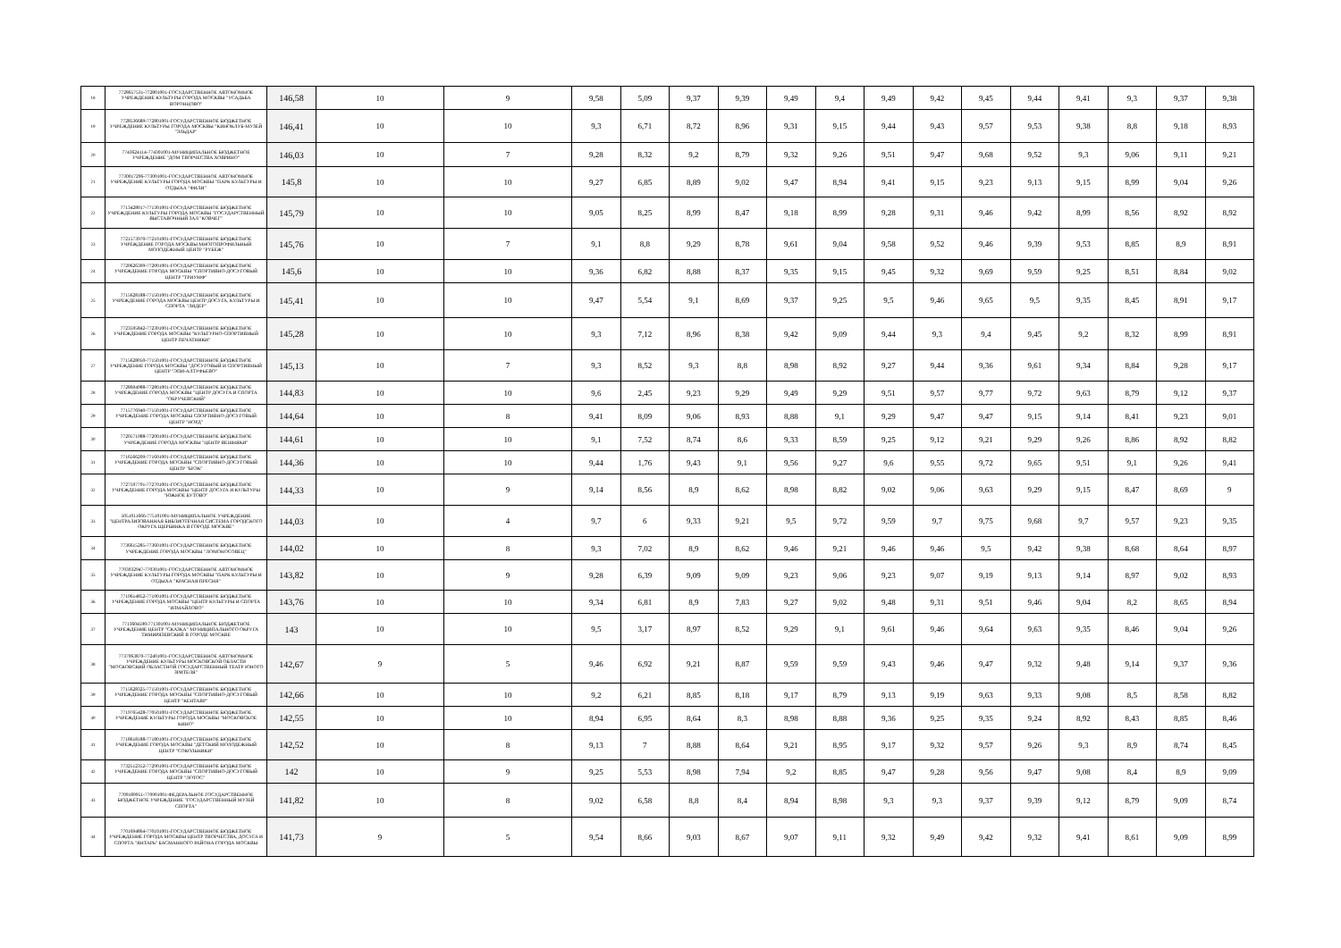| 18 | 7728657531-772801001-ГОСУДАРСТВЕННОЕ АВТОНОМНОЕ УЧРЕЖДЕНИЕ КУЛЬТУРЫ ГОРОДА МОСКВЫ "УСАДЬБА ВОРОНЦОВО" | 146,58 | 10 | 9 | 9,58 | 5,09 | 9,37 | 9,39 | 9,49 | 9,4 | 9,49 | 9,42 | 9,45 | 9,44 | 9,41 | 9,3 | 9,37 | 9,38 |
| 19 | 7728536689-772801001-ГОСУДАРСТВЕННОЕ БЮДЖЕТНОЕ УЧРЕЖДЕНИЕ КУЛЬТУРЫ ГОРОДА МОСКВЫ "КИНОКЛУБ-МУЗЕЙ "ЭЛЬДАР" | 146,41 | 10 | 10 | 9,3 | 6,71 | 8,72 | 8,96 | 9,31 | 9,15 | 9,44 | 9,43 | 9,57 | 9,53 | 9,38 | 8,8 | 9,18 | 8,93 |
| 20 | 7743624114-774301001-МУНИЦИПАЛЬНОЕ БЮДЖЕТНОЕ УЧРЕЖДЕНИЕ "ДОМ ТВОРЧЕСТВА ХОВРИНО" | 146,03 | 10 | 7 | 9,28 | 8,32 | 9,2 | 8,79 | 9,32 | 9,26 | 9,51 | 9,47 | 9,68 | 9,52 | 9,3 | 9,06 | 9,11 | 9,21 |
| 21 | 7730017296-773001001-ГОСУДАРСТВЕННОЕ АВТОНОМНОЕ УЧРЕЖДЕНИЕ КУЛЬТУРЫ ГОРОДА МОСКВЫ "ПАРК КУЛЬТУРЫ И ОТДЫХА "ФИЛИ" | 145,8 | 10 | 10 | 9,27 | 6,85 | 8,89 | 9,02 | 9,47 | 8,94 | 9,41 | 9,15 | 9,23 | 9,13 | 9,15 | 8,99 | 9,04 | 9,26 |
| 22 | 7713428017-771301001-ГОСУДАРСТВЕННОЕ БЮДЖЕТНОЕ УЧРЕЖДЕНИЕ КУЛЬТУРЫ ГОРОДА МОСКВЫ "ГОСУДАРСТВЕННЫЙ ВЫСТАВОЧНЫЙ ЗАЛ "КОВЧЕГ" | 145,79 | 10 | 10 | 9,05 | 8,25 | 8,99 | 8,47 | 9,18 | 8,99 | 9,28 | 9,31 | 9,46 | 9,42 | 8,99 | 8,56 | 8,92 | 8,92 |
| 23 | 7721573970-772101001-ГОСУДАРСТВЕННОЕ БЮДЖЕТНОЕ УЧРЕЖДЕНИЕ ГОРОДА МОСКВЫ МНОГОПРОФИЛЬНЫЙ МОЛОДЕЖНЫЙ ЦЕНТР "РУБЕЖ" | 145,76 | 10 | 7 | 9,1 | 8,8 | 9,29 | 8,78 | 9,61 | 9,04 | 9,58 | 9,52 | 9,46 | 9,39 | 9,53 | 8,85 | 8,9 | 8,91 |
| 24 | 7720626309-772001001-ГОСУДАРСТВЕННОЕ БЮДЖЕТНОЕ УЧРЕЖДЕНИЕ ГОРОДА МОСКВЫ "СПОРТИВНО-ДОСУГОВЫЙ ЦЕНТР "ТРИУМФ" | 145,6 | 10 | 10 | 9,36 | 6,82 | 8,88 | 8,37 | 9,35 | 9,15 | 9,45 | 9,32 | 9,69 | 9,59 | 9,25 | 8,51 | 8,84 | 9,02 |
| 25 | 7715628188-771501001-ГОСУДАРСТВЕННОЕ БЮДЖЕТНОЕ УЧРЕЖДЕНИЕ ГОРОДА МОСКВЫ ЦЕНТР ДОСУГА, КУЛЬТУРЫ И СПОРТА "ЛИДЕР" | 145,41 | 10 | 10 | 9,47 | 5,54 | 9,1 | 8,69 | 9,37 | 9,25 | 9,5 | 9,46 | 9,65 | 9,5 | 9,35 | 8,45 | 8,91 | 9,17 |
| 26 | 7723595842-772301001-ГОСУДАРСТВЕННОЕ БЮДЖЕТНОЕ УЧРЕЖДЕНИЕ ГОРОДА МОСКВЫ "КУЛЬТУРНО-СПОРТИВНЫЙ ЦЕНТР ПЕЧАТНИКИ" | 145,28 | 10 | 10 | 9,3 | 7,12 | 8,96 | 8,38 | 9,42 | 9,09 | 9,44 | 9,3 | 9,4 | 9,45 | 9,2 | 8,32 | 8,99 | 8,91 |
| 27 | 7715628050-771501001-ГОСУДАРСТВЕННОЕ БЮДЖЕТНОЕ УЧРЕЖДЕНИЕ ГОРОДА МОСКВЫ "ДОСУГОВЫЙ И СПОРТИВНЫЙ ЦЕНТР "ЭПИ-АЛТУФЬЕВО" | 145,13 | 10 | 7 | 9,3 | 8,52 | 9,3 | 8,8 | 8,98 | 8,92 | 9,27 | 9,44 | 9,36 | 9,61 | 9,34 | 8,84 | 9,28 | 9,17 |
| 28 | 7728604988-772801001-ГОСУДАРСТВЕННОЕ БЮДЖЕТНОЕ УЧРЕЖДЕНИЕ ГОРОДА МОСКВЫ "ЦЕНТР ДОСУГА И СПОРТА "ОБРУЧЕВСКИЙ" | 144,83 | 10 | 10 | 9,6 | 2,45 | 9,23 | 9,29 | 9,49 | 9,29 | 9,51 | 9,57 | 9,77 | 9,72 | 9,63 | 8,79 | 9,12 | 9,37 |
| 29 | 7715776940-771501001-ГОСУДАРСТВЕННОЕ БЮДЖЕТНОЕ УЧРЕЖДЕНИЕ ГОРОДА МОСКВЫ СПОРТИВНО-ДОСУГОВЫЙ ЦЕНТР "НОРД" | 144,64 | 10 | 8 | 9,41 | 8,09 | 9,06 | 8,93 | 8,88 | 9,1 | 9,29 | 9,47 | 9,47 | 9,15 | 9,14 | 8,41 | 9,23 | 9,01 |
| 30 | 7720571988-772001001-ГОСУДАРСТВЕННОЕ БЮДЖЕТНОЕ УЧРЕЖДЕНИЕ ГОРОДА МОСКВЫ "ЦЕНТР ВЕШНЯКИ" | 144,61 | 10 | 10 | 9,1 | 7,52 | 8,74 | 8,6 | 9,33 | 8,59 | 9,25 | 9,12 | 9,21 | 9,29 | 9,26 | 8,86 | 8,92 | 8,82 |
| 31 | 7716566209-771601001-ГОСУДАРСТВЕННОЕ БЮДЖЕТНОЕ УЧРЕЖДЕНИЕ ГОРОДА МОСКВЫ "СПОРТИВНО-ДОСУГОВЫЙ ЦЕНТР "БРЭК" | 144,36 | 10 | 10 | 9,44 | 1,76 | 9,43 | 9,1 | 9,56 | 9,27 | 9,6 | 9,55 | 9,72 | 9,65 | 9,51 | 9,1 | 9,26 | 9,41 |
| 32 | 7727597791-772701001-ГОСУДАРСТВЕННОЕ БЮДЖЕТНОЕ УЧРЕЖДЕНИЕ ГОРОДА МОСКВЫ "ЦЕНТР ДОСУГА И КУЛЬТУРЫ "ЮЖНОЕ БУТОВО" | 144,33 | 10 | 9 | 9,14 | 8,56 | 8,9 | 8,62 | 8,98 | 8,82 | 9,02 | 9,06 | 9,63 | 9,29 | 9,15 | 8,47 | 8,69 | 9 |
| 33 | 5051011666-775101001-МУНИЦИПАЛЬНОЕ УЧРЕЖДЕНИЕ "ЦЕНТРАЛИЗОВАННАЯ БИБЛИОТЕЧНАЯ СИСТЕМА ГОРОДСКОГО ОКРУГА ЩЕРБИНКА В ГОРОДЕ МОСКВЕ" | 144,03 | 10 | 4 | 9,7 | 6 | 9,33 | 9,21 | 9,5 | 9,72 | 9,59 | 9,7 | 9,75 | 9,68 | 9,7 | 9,57 | 9,23 | 9,35 |
| 34 | 7736615285-773601001-ГОСУДАРСТВЕННОЕ БЮДЖЕТНОЕ УЧРЕЖДЕНИЕ ГОРОДА МОСКВЫ "ЛОМОНОСОВЕЦ" | 144,02 | 10 | 8 | 9,3 | 7,02 | 8,9 | 8,62 | 9,46 | 9,21 | 9,46 | 9,46 | 9,5 | 9,42 | 9,38 | 8,68 | 8,64 | 8,97 |
| 35 | 7703032947-770301001-ГОСУДАРСТВЕННОЕ АВТОНОМНОЕ УЧРЕЖДЕНИЕ КУЛЬТУРЫ ГОРОДА МОСКВЫ "ПАРК КУЛЬТУРЫ И ОТДЫХА "КРАСНАЯ ПРЕСНЯ" | 143,82 | 10 | 9 | 9,28 | 6,39 | 9,09 | 9,09 | 9,23 | 9,06 | 9,23 | 9,07 | 9,19 | 9,13 | 9,14 | 8,97 | 9,02 | 8,93 |
| 36 | 7719614852-771901001-ГОСУДАРСТВЕННОЕ БЮДЖЕТНОЕ УЧРЕЖДЕНИЕ ГОРОДА МОСКВЫ "ЦЕНТР КУЛЬТУРЫ И СПОРТА "ИЗМАЙЛОВО" | 143,76 | 10 | 10 | 9,34 | 6,81 | 8,9 | 7,83 | 9,27 | 9,02 | 9,48 | 9,31 | 9,51 | 9,46 | 9,04 | 8,2 | 8,65 | 8,94 |
| 37 | 7713604590-771301001-МУНИЦИПАЛЬНОЕ БЮДЖЕТНОЕ УЧРЕЖДЕНИЕ ЦЕНТР "СКАЗКА" МУНИЦИПАЛЬНОГО ОКРУГА ТИМИРЯЗЕВСКИЙ В ГОРОДЕ МОСКВЕ | 143 | 10 | 10 | 9,5 | 3,17 | 8,97 | 8,52 | 9,29 | 9,1 | 9,61 | 9,46 | 9,64 | 9,63 | 9,35 | 8,46 | 9,04 | 9,26 |
| 38 | 7737063870-772401001-ГОСУДАРСТВЕННОЕ АВТОНОМНОЕ УЧРЕЖДЕНИЕ КУЛЬТУРЫ МОСКОВСКОЙ ОБЛАСТИ "МОСКОВСКИЙ ОБЛАСТНОЙ ГОСУДАРСТВЕННЫЙ ТЕАТР ЮНОГО ЗРИТЕЛЯ" | 142,67 | 9 | 5 | 9,46 | 6,92 | 9,21 | 8,87 | 9,59 | 9,59 | 9,43 | 9,46 | 9,47 | 9,32 | 9,48 | 9,14 | 9,37 | 9,36 |
| 39 | 7715628325-771501001-ГОСУДАРСТВЕННОЕ БЮДЖЕТНОЕ УЧРЕЖДЕНИЕ ГОРОДА МОСКВЫ "СПОРТИВНО-ДОСУГОВЫЙ ЦЕНТР "КЕНТАВР" | 142,66 | 10 | 10 | 9,2 | 6,21 | 8,85 | 8,18 | 9,17 | 8,79 | 9,13 | 9,19 | 9,63 | 9,33 | 9,08 | 8,5 | 8,58 | 8,82 |
| 40 | 7719765428-770501001-ГОСУДАРСТВЕННОЕ БЮДЖЕТНОЕ УЧРЕЖДЕНИЕ КУЛЬТУРЫ ГОРОДА МОСКВЫ "МОСКОВСКОЕ КИНО" | 142,55 | 10 | 10 | 8,94 | 6,95 | 8,64 | 8,3 | 8,98 | 8,88 | 9,36 | 9,25 | 9,35 | 9,24 | 8,92 | 8,43 | 8,85 | 8,46 |
| 41 | 7718618188-771801001-ГОСУДАРСТВЕННОЕ БЮДЖЕТНОЕ УЧРЕЖДЕНИЕ ГОРОДА МОСКВЫ "ДЕТСКИЙ МОЛОДЕЖНЫЙ ЦЕНТР "СОКОЛЬНИКИ" | 142,52 | 10 | 8 | 9,13 | 7 | 8,88 | 8,64 | 9,21 | 8,95 | 9,17 | 9,32 | 9,57 | 9,26 | 9,3 | 8,9 | 8,74 | 8,45 |
| 42 | 7732512352-772901001-ГОСУДАРСТВЕННОЕ БЮДЖЕТНОЕ УЧРЕЖДЕНИЕ ГОРОДА МОСКВЫ "СПОРТИВНО-ДОСУГОВЫЙ ЦЕНТР "ЛОТОС" | 142 | 10 | 9 | 9,25 | 5,53 | 8,98 | 7,94 | 9,2 | 8,85 | 9,47 | 9,28 | 9,56 | 9,47 | 9,08 | 8,4 | 8,9 | 9,09 |
| 43 | 7709189951-770901001-ФЕДЕРАЛЬНОЕ ГОСУДАРСТВЕННОЕ БЮДЖЕТНОЕ УЧРЕЖДЕНИЕ "ГОСУДАРСТВЕННЫЙ МУЗЕЙ СПОРТА" | 141,82 | 10 | 8 | 9,02 | 6,58 | 8,8 | 8,4 | 8,94 | 8,98 | 9,3 | 9,3 | 9,37 | 9,39 | 9,12 | 8,79 | 9,09 | 8,74 |
| 44 | 7701694864-770101001-ГОСУДАРСТВЕННОЕ БЮДЖЕТНОЕ УЧРЕЖДЕНИЕ ГОРОДА МОСКВЫ ЦЕНТР ТВОРЧЕСТВА, ДОСУГА И СПОРТА "ЯНТАРЬ" БАСМАННОГО РАЙОНА ГОРОДА МОСКВЫ | 141,73 | 9 | 5 | 9,54 | 8,66 | 9,03 | 8,67 | 9,07 | 9,11 | 9,32 | 9,49 | 9,42 | 9,32 | 9,41 | 8,61 | 9,09 | 8,99 |